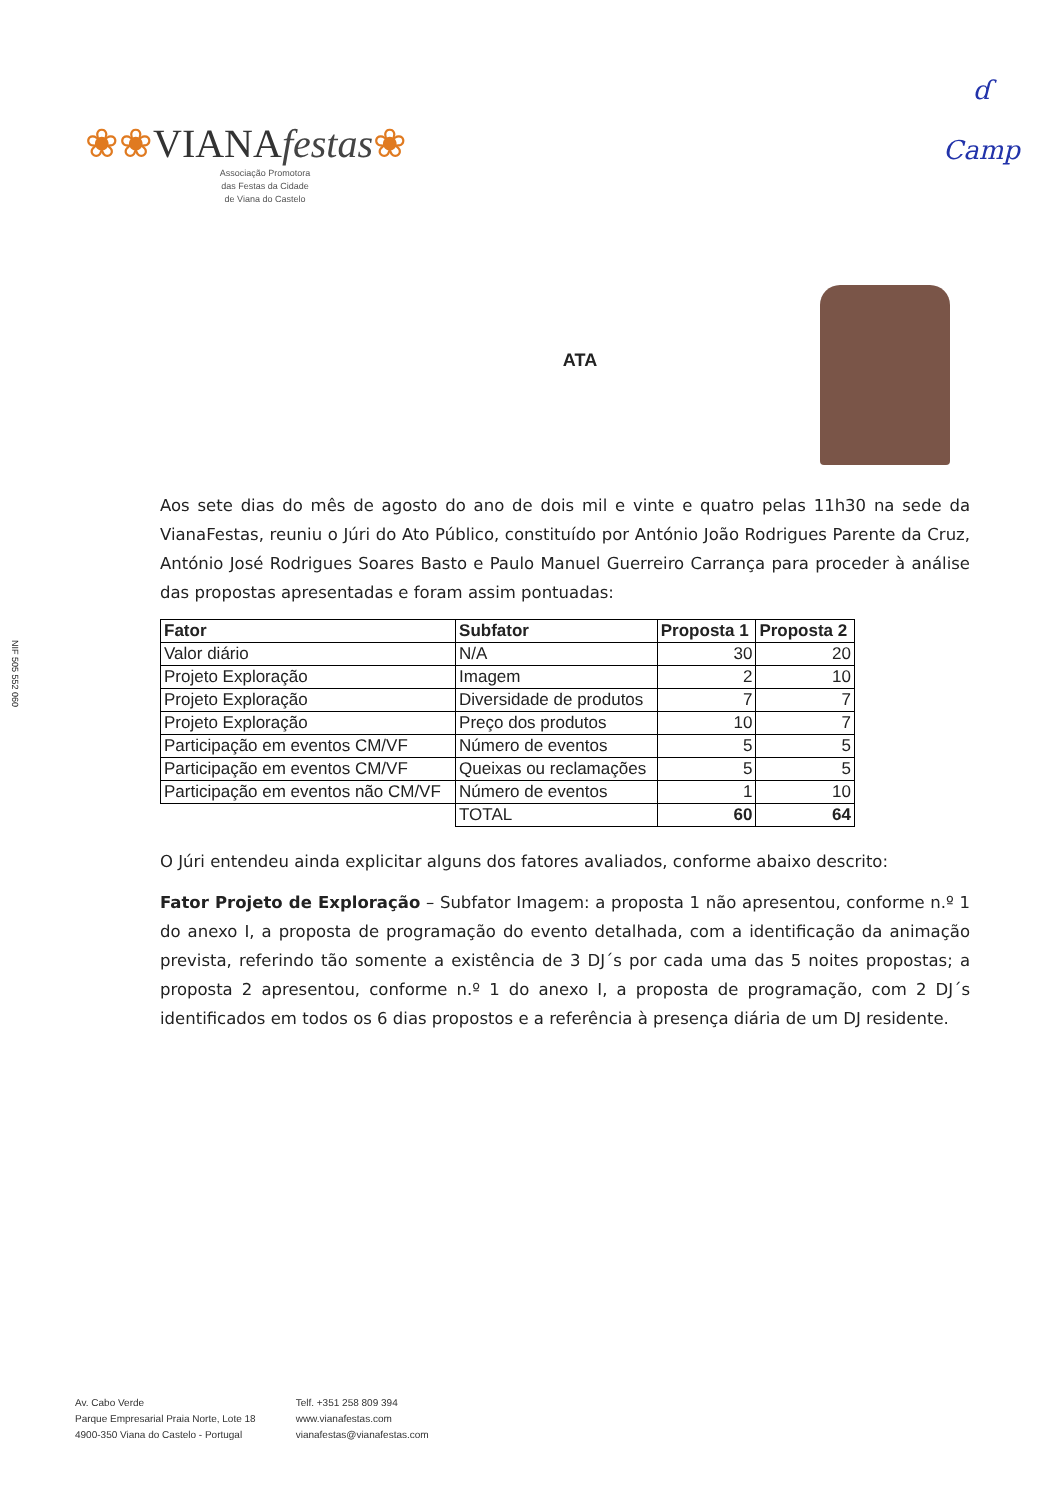❀❀VIANAfestas❀
Associação Promotora
das Festas da Cidade
de Viana do Castelo
ɗ
Camp
NIF 505 552 060
ATA
Aos sete dias do mês de agosto do ano de dois mil e vinte e quatro pelas 11h30 na sede da VianaFestas, reuniu o Júri do Ato Público, constituído por António João Rodrigues Parente da Cruz, António José Rodrigues Soares Basto e Paulo Manuel Guerreiro Carrança para proceder à análise das propostas apresentadas e foram assim pontuadas:
| Fator | Subfator | Proposta 1 | Proposta 2 |
| --- | --- | --- | --- |
| Valor diário | N/A | 30 | 20 |
| Projeto Exploração | Imagem | 2 | 10 |
| Projeto Exploração | Diversidade de produtos | 7 | 7 |
| Projeto Exploração | Preço dos produtos | 10 | 7 |
| Participação em eventos CM/VF | Número de eventos | 5 | 5 |
| Participação em eventos CM/VF | Queixas ou reclamações | 5 | 5 |
| Participação em eventos não CM/VF | Número de eventos | 1 | 10 |
| | TOTAL | 60 | 64 |
O Júri entendeu ainda explicitar alguns dos fatores avaliados, conforme abaixo descrito:
Fator Projeto de Exploração – Subfator Imagem: a proposta 1 não apresentou, conforme n.º 1 do anexo I, a proposta de programação do evento detalhada, com a identificação da animação prevista, referindo tão somente a existência de 3 DJ´s por cada uma das 5 noites propostas; a proposta 2 apresentou, conforme n.º 1 do anexo I, a proposta de programação, com 2 DJ´s identificados em todos os 6 dias propostos e a referência à presença diária de um DJ residente.
Av. Cabo Verde
Parque Empresarial Praia Norte, Lote 18
4900-350 Viana do Castelo - Portugal
Telf. +351 258 809 394
www.vianafestas.com
vianafestas@vianafestas.com